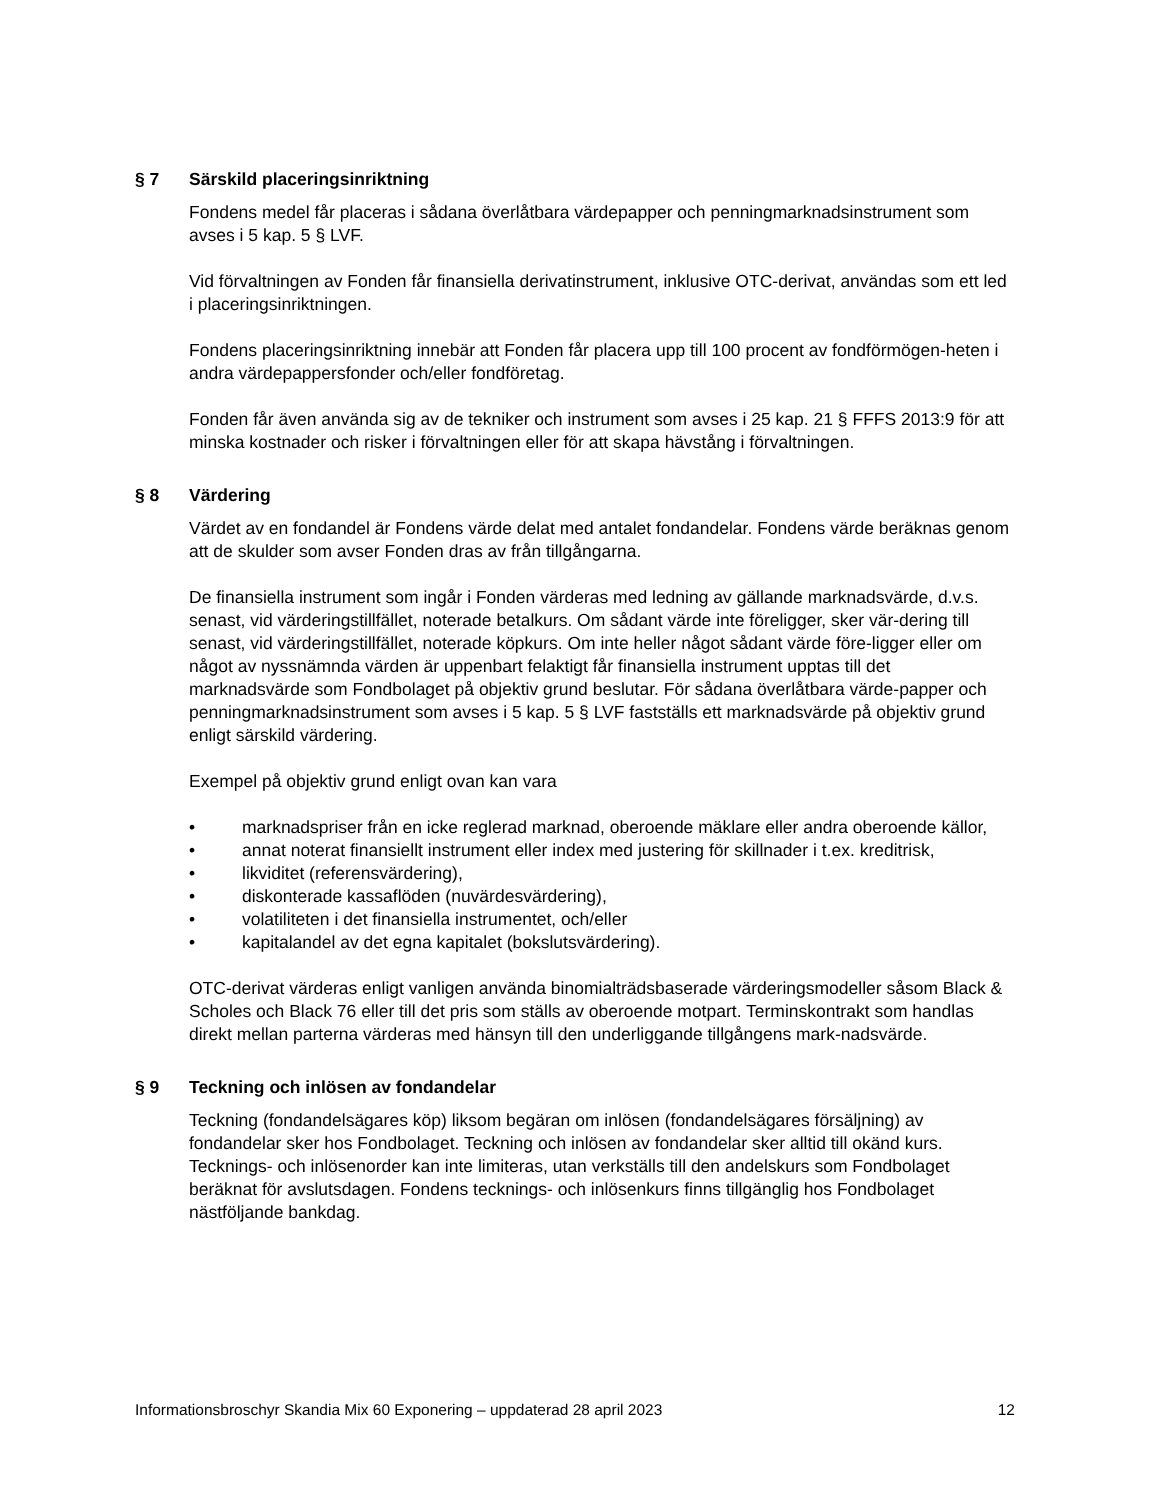§ 7 Särskild placeringsinriktning
Fondens medel får placeras i sådana överlåtbara värdepapper och penningmarknadsinstrument som avses i 5 kap. 5 § LVF.
Vid förvaltningen av Fonden får finansiella derivatinstrument, inklusive OTC-derivat, användas som ett led i placeringsinriktningen.
Fondens placeringsinriktning innebär att Fonden får placera upp till 100 procent av fondförmögen-heten i andra värdepappersfonder och/eller fondföretag.
Fonden får även använda sig av de tekniker och instrument som avses i 25 kap. 21 § FFFS 2013:9 för att minska kostnader och risker i förvaltningen eller för att skapa hävstång i förvaltningen.
§ 8 Värdering
Värdet av en fondandel är Fondens värde delat med antalet fondandelar. Fondens värde beräknas genom att de skulder som avser Fonden dras av från tillgångarna.
De finansiella instrument som ingår i Fonden värderas med ledning av gällande marknadsvärde, d.v.s. senast, vid värderingstillfället, noterade betalkurs. Om sådant värde inte föreligger, sker vär-dering till senast, vid värderingstillfället, noterade köpkurs. Om inte heller något sådant värde före-ligger eller om något av nyssnämnda värden är uppenbart felaktigt får finansiella instrument upptas till det marknadsvärde som Fondbolaget på objektiv grund beslutar. För sådana överlåtbara värde-papper och penningmarknadsinstrument som avses i 5 kap. 5 § LVF fastställs ett marknadsvärde på objektiv grund enligt särskild värdering.
Exempel på objektiv grund enligt ovan kan vara
• marknadspriser från en icke reglerad marknad, oberoende mäklare eller andra oberoende källor,
• annat noterat finansiellt instrument eller index med justering för skillnader i t.ex. kreditrisk,
• likviditet (referensvärdering),
• diskonterade kassaflöden (nuvärdesvärdering),
• volatiliteten i det finansiella instrumentet, och/eller
• kapitalandel av det egna kapitalet (bokslutsvärdering).
OTC-derivat värderas enligt vanligen använda binomialträdsbaserade värderingsmodeller såsom Black & Scholes och Black 76 eller till det pris som ställs av oberoende motpart. Terminskontrakt som handlas direkt mellan parterna värderas med hänsyn till den underliggande tillgångens mark-nadsvärde.
§ 9 Teckning och inlösen av fondandelar
Teckning (fondandelsägares köp) liksom begäran om inlösen (fondandelsägares försäljning) av fondandelar sker hos Fondbolaget. Teckning och inlösen av fondandelar sker alltid till okänd kurs. Tecknings- och inlösenorder kan inte limiteras, utan verkställs till den andelskurs som Fondbolaget beräknat för avslutsdagen. Fondens tecknings- och inlösenkurs finns tillgänglig hos Fondbolaget nästföljande bankdag.
Informationsbroschyr Skandia Mix 60 Exponering – uppdaterad 28 april 2023 12